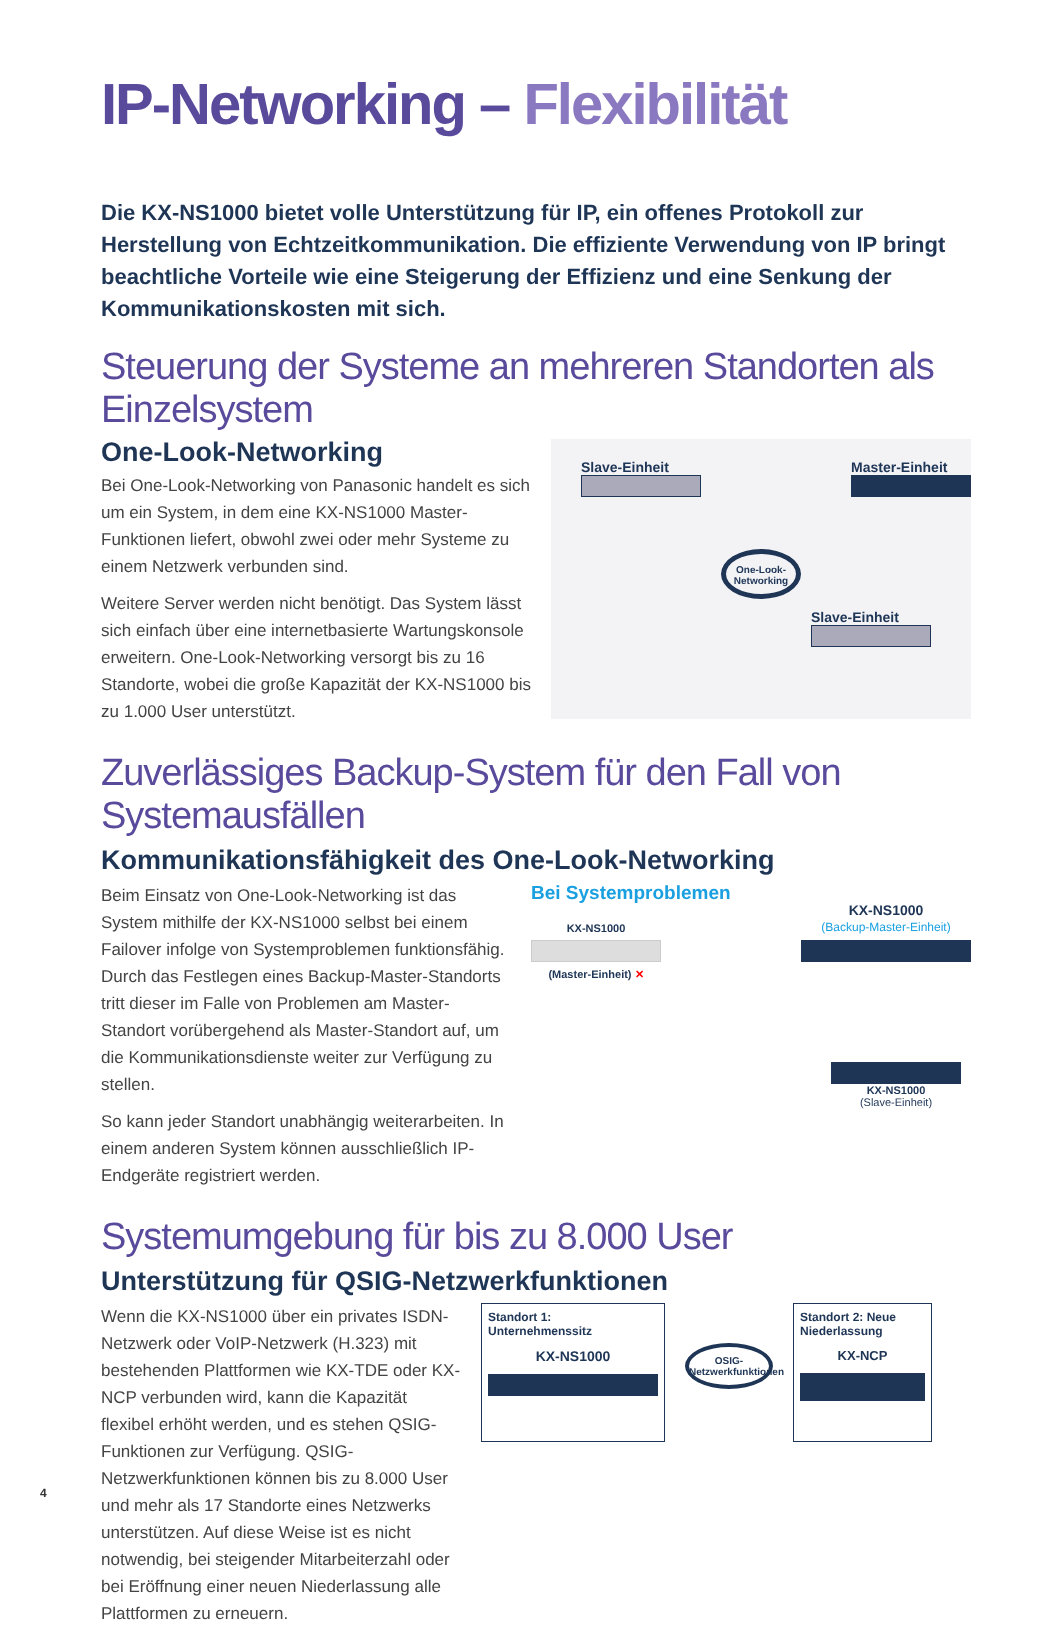IP-Networking – Flexibilität
Die KX-NS1000 bietet volle Unterstützung für IP, ein offenes Protokoll zur Herstellung von Echtzeitkommunikation. Die effiziente Verwendung von IP bringt beachtliche Vorteile wie eine Steigerung der Effizienz und eine Senkung der Kommunikationskosten mit sich.
Steuerung der Systeme an mehreren Standorten als Einzelsystem
One-Look-Networking
Bei One-Look-Networking von Panasonic handelt es sich um ein System, in dem eine KX-NS1000 Master-Funktionen liefert, obwohl zwei oder mehr Systeme zu einem Netzwerk verbunden sind.
Weitere Server werden nicht benötigt. Das System lässt sich einfach über eine internetbasierte Wartungskonsole erweitern. One-Look-Networking versorgt bis zu 16 Standorte, wobei die große Kapazität der KX-NS1000 bis zu 1.000 User unterstützt.
Slave-Einheit Master-Einheit
One-Look-Networking
Slave-Einheit
Zuverlässiges Backup-System für den Fall von Systemausfällen
Kommunikationsfähigkeit des One-Look-Networking
Beim Einsatz von One-Look-Networking ist das System mithilfe der KX-NS1000 selbst bei einem Failover infolge von Systemproblemen funktionsfähig. Durch das Festlegen eines Backup-Master-Standorts tritt dieser im Falle von Problemen am Master-Standort vorübergehend als Master-Standort auf, um die Kommunikationsdienste weiter zur Verfügung zu stellen.
So kann jeder Standort unabhängig weiterarbeiten. In einem anderen System können ausschließlich IP-Endgeräte registriert werden.
Bei Systemproblemen
KX-NS1000
(Master-Einheit) ✕
KX-NS1000
(Backup-Master-Einheit)
KX-NS1000
(Slave-Einheit)
Systemumgebung für bis zu 8.000 User
Unterstützung für QSIG-Netzwerkfunktionen
Wenn die KX-NS1000 über ein privates ISDN-Netzwerk oder VoIP-Netzwerk (H.323) mit bestehenden Plattformen wie KX-TDE oder KX-NCP verbunden wird, kann die Kapazität flexibel erhöht werden, und es stehen QSIG-Funktionen zur Verfügung. QSIG-Netzwerkfunktionen können bis zu 8.000 User und mehr als 17 Standorte eines Netzwerks unterstützen. Auf diese Weise ist es nicht notwendig, bei steigender Mitarbeiterzahl oder bei Eröffnung einer neuen Niederlassung alle Plattformen zu erneuern.
Standort 1: Unternehmenssitz
KX-NS1000
OSIG-Netzwerkfunktionen
Standort 2: Neue Niederlassung
KX-NCP
4